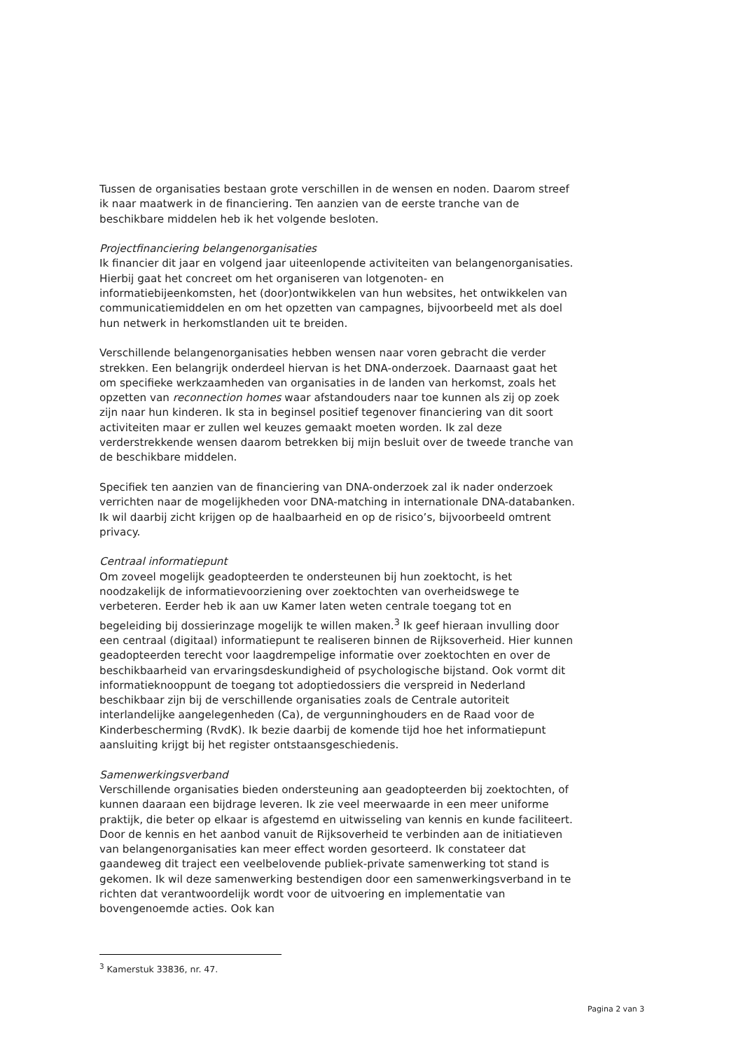Tussen de organisaties bestaan grote verschillen in de wensen en noden. Daarom streef ik naar maatwerk in de financiering. Ten aanzien van de eerste tranche van de beschikbare middelen heb ik het volgende besloten.
Projectfinanciering belangenorganisaties
Ik financier dit jaar en volgend jaar uiteenlopende activiteiten van belangenorganisaties. Hierbij gaat het concreet om het organiseren van lotgenoten- en informatiebijeenkomsten, het (door)ontwikkelen van hun websites, het ontwikkelen van communicatiemiddelen en om het opzetten van campagnes, bijvoorbeeld met als doel hun netwerk in herkomstlanden uit te breiden.
Verschillende belangenorganisaties hebben wensen naar voren gebracht die verder strekken. Een belangrijk onderdeel hiervan is het DNA-onderzoek. Daarnaast gaat het om specifieke werkzaamheden van organisaties in de landen van herkomst, zoals het opzetten van reconnection homes waar afstandouders naar toe kunnen als zij op zoek zijn naar hun kinderen. Ik sta in beginsel positief tegenover financiering van dit soort activiteiten maar er zullen wel keuzes gemaakt moeten worden. Ik zal deze verderstrekkende wensen daarom betrekken bij mijn besluit over de tweede tranche van de beschikbare middelen.
Specifiek ten aanzien van de financiering van DNA-onderzoek zal ik nader onderzoek verrichten naar de mogelijkheden voor DNA-matching in internationale DNA-databanken. Ik wil daarbij zicht krijgen op de haalbaarheid en op de risico’s, bijvoorbeeld omtrent privacy.
Centraal informatiepunt
Om zoveel mogelijk geadopteerden te ondersteunen bij hun zoektocht, is het noodzakelijk de informatievoorziening over zoektochten van overheidswege te verbeteren. Eerder heb ik aan uw Kamer laten weten centrale toegang tot en begeleiding bij dossierinzage mogelijk te willen maken.<sup>3</sup> Ik geef hieraan invulling door een centraal (digitaal) informatiepunt te realiseren binnen de Rijksoverheid. Hier kunnen geadopteerden terecht voor laagdrempelige informatie over zoektochten en over de beschikbaarheid van ervaringsdeskundigheid of psychologische bijstand. Ook vormt dit informatieknooppunt de toegang tot adoptiedossiers die verspreid in Nederland beschikbaar zijn bij de verschillende organisaties zoals de Centrale autoriteit interlandelijke aangelegenheden (Ca), de vergunninghouders en de Raad voor de Kinderbescherming (RvdK). Ik bezie daarbij de komende tijd hoe het informatiepunt aansluiting krijgt bij het register ontstaansgeschiedenis.
Samenwerkingsverband
Verschillende organisaties bieden ondersteuning aan geadopteerden bij zoektochten, of kunnen daaraan een bijdrage leveren. Ik zie veel meerwaarde in een meer uniforme praktijk, die beter op elkaar is afgestemd en uitwisseling van kennis en kunde faciliteert. Door de kennis en het aanbod vanuit de Rijksoverheid te verbinden aan de initiatieven van belangenorganisaties kan meer effect worden gesorteerd. Ik constateer dat gaandeweg dit traject een veelbelovende publiek-private samenwerking tot stand is gekomen. Ik wil deze samenwerking bestendigen door een samenwerkingsverband in te richten dat verantwoordelijk wordt voor de uitvoering en implementatie van bovengenoemde acties. Ook kan
<sup>3</sup> Kamerstuk 33836, nr. 47.
Pagina 2 van 3